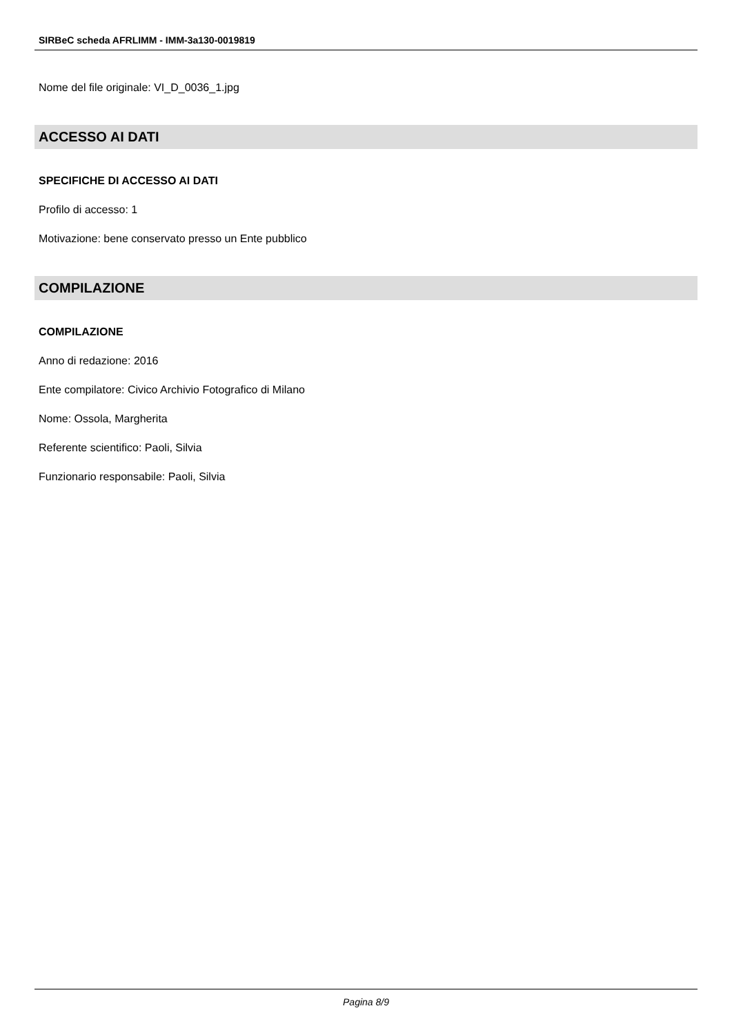SIRBeC scheda AFRLIMM - IMM-3a130-0019819
Nome del file originale: VI_D_0036_1.jpg
ACCESSO AI DATI
SPECIFICHE DI ACCESSO AI DATI
Profilo di accesso: 1
Motivazione: bene conservato presso un Ente pubblico
COMPILAZIONE
COMPILAZIONE
Anno di redazione: 2016
Ente compilatore: Civico Archivio Fotografico di Milano
Nome: Ossola, Margherita
Referente scientifico: Paoli, Silvia
Funzionario responsabile: Paoli, Silvia
Pagina 8/9